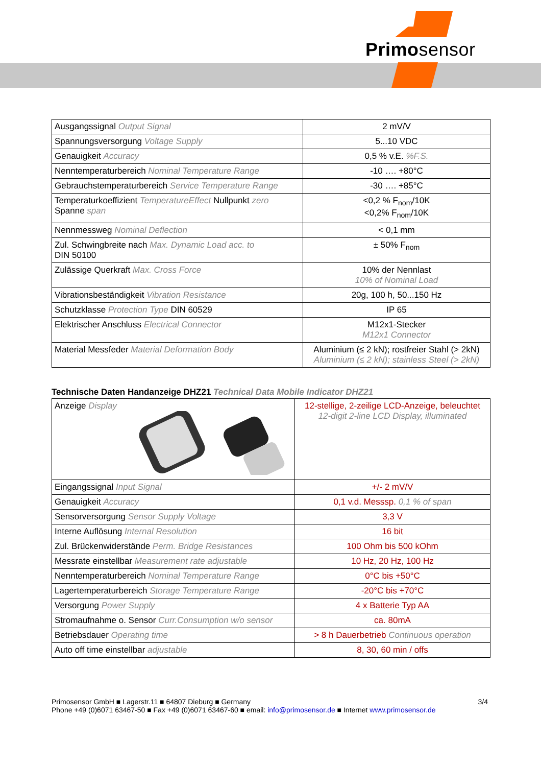Primosensor
| Ausgangssignal Output Signal | 2 mV/V |
| Spannungsversorgung Voltage Supply | 5...10 VDC |
| Genauigkeit Accuracy | 0,5 % v.E. %F.S. |
| Nenntemperaturbereich Nominal Temperature Range | -10 …. +80°C |
| Gebrauchstemperaturbereich Service Temperature Range | -30 …. +85°C |
| Temperaturkoeffizient TemperatureEffect Nullpunkt zero Spanne span | <0,2 % F<sub>nom</sub>/10K <0,2% F<sub>nom</sub>/10K |
| Nennmessweg Nominal Deflection | < 0,1 mm |
| Zul. Schwingbreite nach Max. Dynamic Load acc. to DIN 50100 | ± 50% F<sub>nom</sub> |
| Zulässige Querkraft Max. Cross Force | 10% der Nennlast 10% of Nominal Load |
| Vibrationsbeständigkeit Vibration Resistance | 20g, 100 h, 50...150 Hz |
| Schutzklasse Protection Type DIN 60529 | IP 65 |
| Elektrischer Anschluss Electrical Connector | M12x1-Stecker M12x1 Connector |
| Material Messfeder Material Deformation Body | Aluminium (≤ 2 kN); rostfreier Stahl (> 2kN) Aluminium (≤ 2 kN); stainless Steel (> 2kN) |
Technische Daten Handanzeige DHZ21 Technical Data Mobile Indicator DHZ21
| Anzeige Display | 12-stellige, 2-zeilige LCD-Anzeige, beleuchtet 12-digit 2-line LCD Display, illuminated |
| Eingangssignal Input Signal | +/- 2 mV/V |
| Genauigkeit Accuracy | 0,1 v.d. Messsp. 0,1 % of span |
| Sensorversorgung Sensor Supply Voltage | 3,3 V |
| Interne Auflösung Internal Resolution | 16 bit |
| Zul. Brückenwiderstände Perm. Bridge Resistances | 100 Ohm bis 500 kOhm |
| Messrate einstellbar Measurement rate adjustable | 10 Hz, 20 Hz, 100 Hz |
| Nenntemperaturbereich Nominal Temperature Range | 0°C bis +50°C |
| Lagertemperaturbereich Storage Temperature Range | -20°C bis +70°C |
| Versorgung Power Supply | 4 x Batterie Typ AA |
| Stromaufnahme o. Sensor Curr.Consumption w/o sensor | ca. 80mA |
| Betriebsdauer Operating time | > 8 h Dauerbetrieb Continuous operation |
| Auto off time einstellbar adjustable | 8, 30, 60 min / offs |
3/4 Primosensor GmbH ■ Lagerstr.11 ■ 64807 Dieburg ■ Germany
Phone +49 (0)6071 63467-50 ■ Fax +49 (0)6071 63467-60 ■ email: info@primosensor.de ■ Internet www.primosensor.de